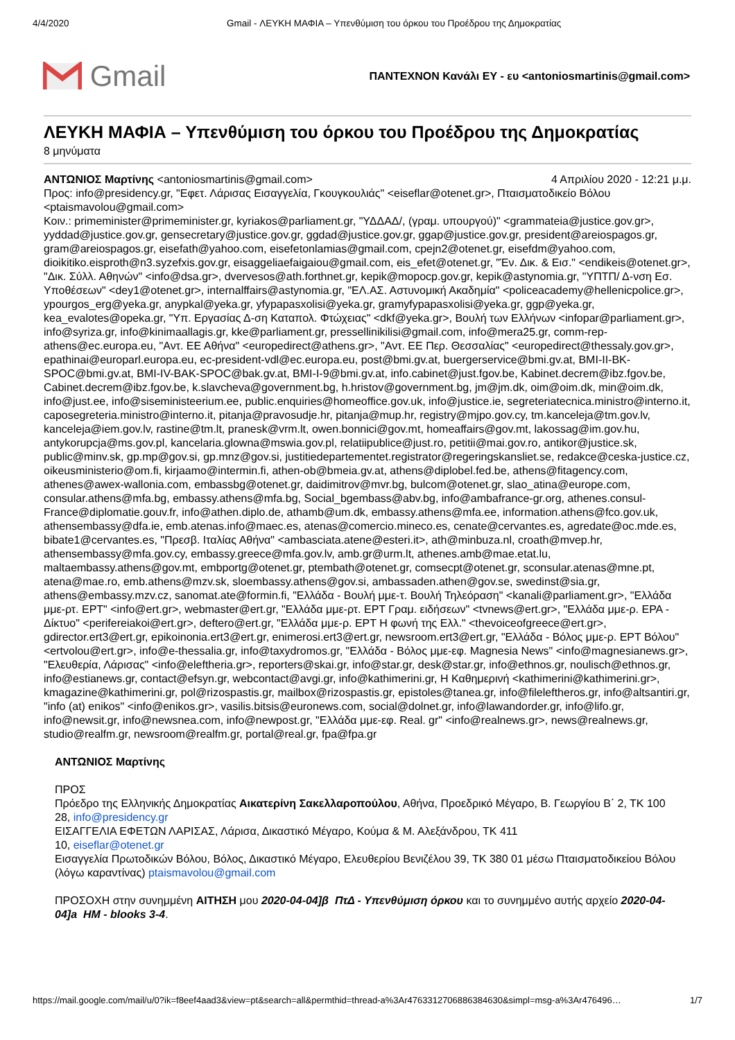4/4/2020 Gmail - ΛΕΥΚΗ ΜΑΦΙΑ – Υπενθύμιση του όρκου του Προέδρου της Δημοκρατίας
Gmail
ΠΑΝΤΕΧΝΟΝ Κανάλι ΕΥ - ευ <antoniosmartinis@gmail.com>
ΛΕΥΚΗ ΜΑΦΙΑ – Υπενθύμιση του όρκου του Προέδρου της Δημοκρατίας
8 μηνύματα
ΑΝΤΩΝΙΟΣ Μαρτίνης <antoniosmartinis@gmail.com> 4 Απριλίου 2020 - 12:21 μ.μ.
Προς: info@presidency.gr, "Εφετ. Λάρισας Εισαγγελία, Γκουγκουλιάς" <eiseflar@otenet.gr>, Πταισματοδικείο Βόλου <ptaismavolou@gmail.com>
Κοιν.: primeminister@primeminister.gr, kyriakos@parliament.gr, "ΥΔΔΑΔ/, (γραμ. υπουργού)" <grammateia@justice.gov.gr>, yyddad@justice.gov.gr, gensecretary@justice.gov.gr, ggdad@justice.gov.gr, ggap@justice.gov.gr, president@areiospagos.gr, gram@areiospagos.gr, eisefath@yahoo.com, eisefetonlamias@gmail.com, cpejn2@otenet.gr, eisefdm@yahoo.com, dioikitiko.eisproth@n3.syzefxis.gov.gr, eisaggeliaefaigaiou@gmail.com, eis_efet@otenet.gr, "Έν. Δικ. & Εισ." <endikeis@otenet.gr>, "Δικ. Σύλλ. Αθηνών" <info@dsa.gr>, dvervesos@ath.forthnet.gr, kepik@mopocp.gov.gr, kepik@astynomia.gr, "ΥΠΤΠ/ Δ-νση Εσ. Υποθέσεων" <dey1@otenet.gr>, internalffairs@astynomia.gr, "ΕΛ.ΑΣ. Αστυνομική Ακαδημία" <policeacademy@hellenicpolice.gr>, ypourgos_erg@yeka.gr, anypkal@yeka.gr, yfypapasxolisi@yeka.gr, gramyfypapasxolisi@yeka.gr, ggp@yeka.gr, kea_evalotes@opeka.gr, "Υπ. Εργασίας Δ-ση Καταπολ. Φτώχειας" <dkf@yeka.gr>, Βουλή των Ελλήνων <infopar@parliament.gr>, info@syriza.gr, info@kinimaallagis.gr, kke@parliament.gr, pressellinikilisi@gmail.com, info@mera25.gr, comm-rep-athens@ec.europa.eu, "Αντ. ΕΕ Αθήνα" <europedirect@athens.gr>, "Αντ. ΕΕ Περ. Θεσσαλίας" <europedirect@thessaly.gov.gr>, epathinai@europarl.europa.eu, ec-president-vdl@ec.europa.eu, post@bmi.gv.at, buergerservice@bmi.gv.at, BMI-II-BK-SPOC@bmi.gv.at, BMI-IV-BAK-SPOC@bak.gv.at, BMI-I-9@bmi.gv.at, info.cabinet@just.fgov.be, Kabinet.decrem@ibz.fgov.be, Cabinet.decrem@ibz.fgov.be, k.slavcheva@government.bg, h.hristov@government.bg, jm@jm.dk, oim@oim.dk, min@oim.dk, info@just.ee, info@siseministeerium.ee, public.enquiries@homeoffice.gov.uk, info@justice.ie, segreteriatecnica.ministro@interno.it, caposegreteria.ministro@interno.it, pitanja@pravosudje.hr, pitanja@mup.hr, registry@mjpo.gov.cy, tm.kanceleja@tm.gov.lv, kanceleja@iem.gov.lv, rastine@tm.lt, pranesk@vrm.lt, owen.bonnici@gov.mt, homeaffairs@gov.mt, lakossag@im.gov.hu, antykorupcja@ms.gov.pl, kancelaria.glowna@mswia.gov.pl, relatiipublice@just.ro, petitii@mai.gov.ro, antikor@justice.sk, public@minv.sk, gp.mp@gov.si, gp.mnz@gov.si, justitiedepartementet.registrator@regeringskansliet.se, redakce@ceska-justice.cz, oikeusministerio@om.fi, kirjaamo@intermin.fi, athen-ob@bmeia.gv.at, athens@diplobel.fed.be, athens@fitagency.com, athenes@awex-wallonia.com, embassbg@otenet.gr, daidimitrov@mvr.bg, bulcom@otenet.gr, slao_atina@europe.com, consular.athens@mfa.bg, embassy.athens@mfa.bg, Social_bgembass@abv.bg, info@ambafrance-gr.org, athenes.consul-France@diplomatie.gouv.fr, info@athen.diplo.de, athamb@um.dk, embassy.athens@mfa.ee, information.athens@fco.gov.uk, athensembassy@dfa.ie, emb.atenas.info@maec.es, atenas@comercio.mineco.es, cenate@cervantes.es, agredate@oc.mde.es, bibate1@cervantes.es, "Πρεσβ. Ιταλίας Αθήνα" <ambasciata.atene@esteri.it>, ath@minbuza.nl, croath@mvep.hr, athensembassy@mfa.gov.cy, embassy.greece@mfa.gov.lv, amb.gr@urm.lt, athenes.amb@mae.etat.lu, maltaembassy.athens@gov.mt, embportg@otenet.gr, ptembath@otenet.gr, comsecpt@otenet.gr, sconsular.atenas@mne.pt, atena@mae.ro, emb.athens@mzv.sk, sloembassy.athens@gov.si, ambassaden.athen@gov.se, swedinst@sia.gr, athens@embassy.mzv.cz, sanomat.ate@formin.fi, "Ελλάδα - Βουλή μμε-τ. Βουλή Τηλεόραση" <kanali@parliament.gr>, "Ελλάδα μμε-ρτ. ΕΡΤ" <info@ert.gr>, webmaster@ert.gr, "Ελλάδα μμε-ρτ. ΕΡΤ Γραμ. ειδήσεων" <tvnews@ert.gr>, "Ελλάδα μμε-ρ. ΕΡΑ - Δίκτυο" <perifereiakoi@ert.gr>, deftero@ert.gr, "Ελλάδα μμε-ρ. ΕΡΤ Η φωνή της Ελλ." <thevoiceofgreece@ert.gr>, gdirector.ert3@ert.gr, epikoinonia.ert3@ert.gr, enimerosi.ert3@ert.gr, newsroom.ert3@ert.gr, "Ελλάδα - Βόλος μμε-ρ. ΕΡΤ Βόλου" <ertvolou@ert.gr>, info@e-thessalia.gr, info@taxydromos.gr, "Ελλάδα - Βόλος μμε-εφ. Magnesia News" <info@magnesianews.gr>, "Ελευθερία, Λάρισας" <info@eleftheria.gr>, reporters@skai.gr, info@star.gr, desk@star.gr, info@ethnos.gr, noulisch@ethnos.gr, info@estianews.gr, contact@efsyn.gr, webcontact@avgi.gr, info@kathimerini.gr, Η Καθημερινή <kathimerini@kathimerini.gr>, kmagazine@kathimerini.gr, pol@rizospastis.gr, mailbox@rizospastis.gr, epistoles@tanea.gr, info@fileleftheros.gr, info@altsantiri.gr, "info (at) enikos" <info@enikos.gr>, vasilis.bitsis@euronews.com, social@dolnet.gr, info@lawandorder.gr, info@lifo.gr, info@newsit.gr, info@newsnea.com, info@newpost.gr, "Ελλάδα μμε-εφ. Real. gr" <info@realnews.gr>, news@realnews.gr, studio@realfm.gr, newsroom@realfm.gr, portal@real.gr, fpa@fpa.gr
ΑΝΤΩΝΙΟΣ Μαρτίνης
ΠΡΟΣ
Πρόεδρο της Ελληνικής Δημοκρατίας Αικατερίνη Σακελλαροπούλου, Αθήνα, Προεδρικό Μέγαρο, Β. Γεωργίου Β΄ 2, ΤΚ 100 28, info@presidency.gr
ΕΙΣΑΓΓΕΛΙΑ ΕΦΕΤΩΝ ΛΑΡΙΣΑΣ, Λάρισα, Δικαστικό Μέγαρο, Κούμα & Μ. Αλεξάνδρου, ΤΚ 411
10, eiseflar@otenet.gr
Εισαγγελία Πρωτοδικών Βόλου, Βόλος, Δικαστικό Μέγαρο, Ελευθερίου Βενιζέλου 39, ΤΚ 380 01 μέσω Πταισματοδικείου Βόλου (λόγω καραντίνας) ptaismavolou@gmail.com
ΠΡΟΣΟΧΗ στην συνημμένη ΑΙΤΗΣΗ μου 2020-04-04]β ΠτΔ - Υπενθύμιση όρκου και το συνημμένο αυτής αρχείο 2020-04-04]a HM - blooks 3-4.
https://mail.google.com/mail/u/0?ik=f8eef4aad3&view=pt&search=all&permthid=thread-a%3Ar4763312706886384630&simpl=msg-a%3Ar476496… 1/7